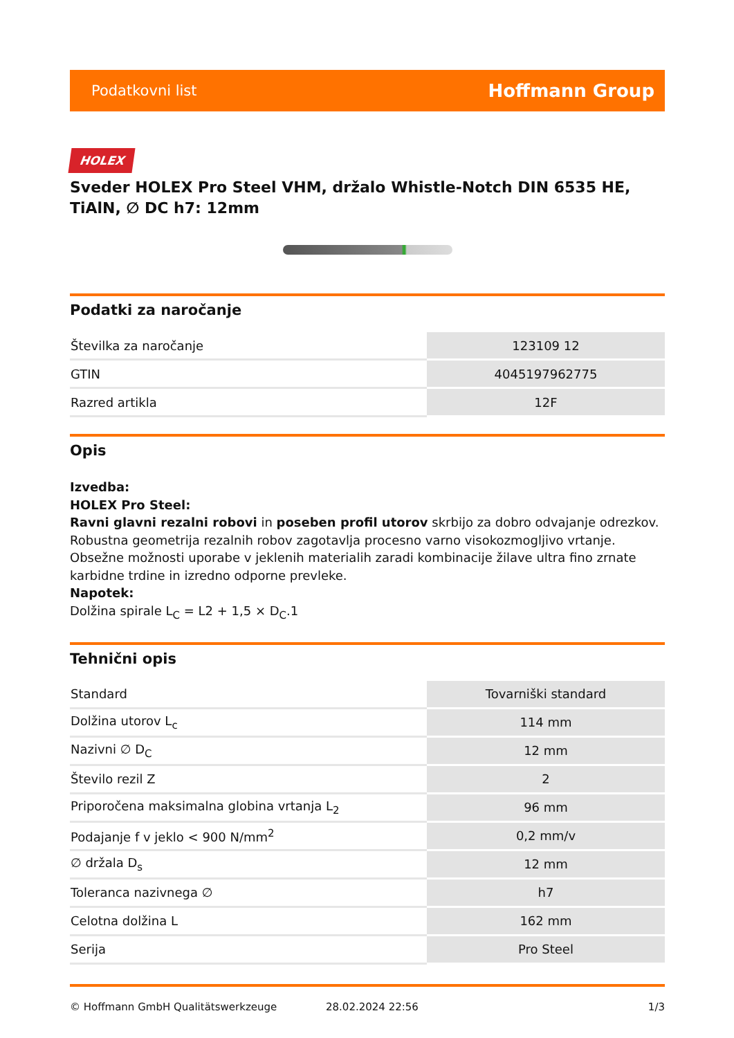Podatkovni list Hoffmann Group
HOLEX
Sveder HOLEX Pro Steel VHM, držalo Whistle-Notch DIN 6535 HE, TiAlN, ∅ DC h7: 12mm
Podatki za naročanje
| Številka za naročanje | 123109 12 |
| GTIN | 4045197962775 |
| Razred artikla | 12F |
Opis
Izvedba:
HOLEX Pro Steel:
Ravni glavni rezalni robovi in poseben profil utorov skrbijo za dobro odvajanje odrezkov. Robustna geometrija rezalnih robov zagotavlja procesno varno visokozmogljivo vrtanje. Obsežne možnosti uporabe v jeklenih materialih zaradi kombinacije žilave ultra fino zrnate karbidne trdine in izredno odporne prevleke.
Napotek:
Dolžina spirale L<sub>C</sub> = L2 + 1,5 × D<sub>C</sub>.1
Tehnični opis
| Standard | Tovarniški standard |
| Dolžina utorov L<sub>c</sub> | 114 mm |
| Nazivni ∅ D<sub>C</sub> | 12 mm |
| Število rezil Z | 2 |
| Priporočena maksimalna globina vrtanja L<sub>2</sub> | 96 mm |
| Podajanje f v jeklo < 900 N/mm<sup>2</sup> | 0,2 mm/v |
| ∅ držala D<sub>s</sub> | 12 mm |
| Toleranca nazivnega ∅ | h7 |
| Celotna dolžina L | 162 mm |
| Serija | Pro Steel |
© Hoffmann GmbH Qualitätswerkzeuge 28.02.2024 22:56 1/3